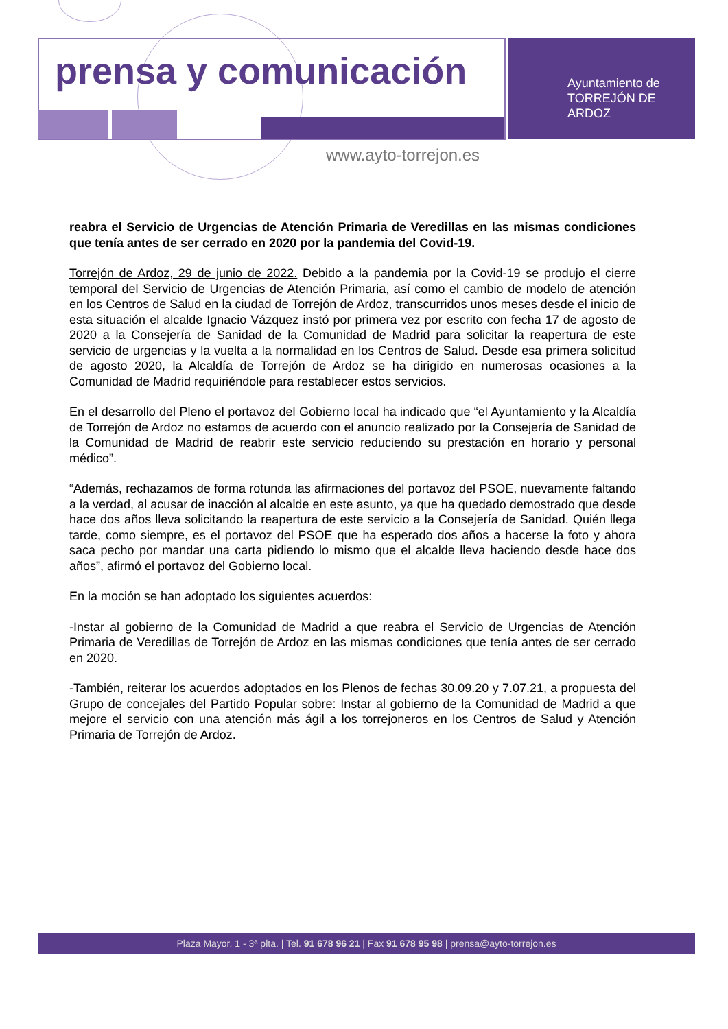prensa y comunicación
Ayuntamiento de
TORREJÓN DE ARDOZ
www.ayto-torrejon.es
reabra el Servicio de Urgencias de Atención Primaria de Veredillas en las mismas condiciones que tenía antes de ser cerrado en 2020 por la pandemia del Covid-19.
Torrejón de Ardoz, 29 de junio de 2022. Debido a la pandemia por la Covid-19 se produjo el cierre temporal del Servicio de Urgencias de Atención Primaria, así como el cambio de modelo de atención en los Centros de Salud en la ciudad de Torrejón de Ardoz, transcurridos unos meses desde el inicio de esta situación el alcalde Ignacio Vázquez instó por primera vez por escrito con fecha 17 de agosto de 2020 a la Consejería de Sanidad de la Comunidad de Madrid para solicitar la reapertura de este servicio de urgencias y la vuelta a la normalidad en los Centros de Salud. Desde esa primera solicitud de agosto 2020, la Alcaldía de Torrejón de Ardoz se ha dirigido en numerosas ocasiones a la Comunidad de Madrid requiriéndole para restablecer estos servicios.
En el desarrollo del Pleno el portavoz del Gobierno local ha indicado que “el Ayuntamiento y la Alcaldía de Torrejón de Ardoz no estamos de acuerdo con el anuncio realizado por la Consejería de Sanidad de la Comunidad de Madrid de reabrir este servicio reduciendo su prestación en horario y personal médico”.
“Además, rechazamos de forma rotunda las afirmaciones del portavoz del PSOE, nuevamente faltando a la verdad, al acusar de inacción al alcalde en este asunto, ya que ha quedado demostrado que desde hace dos años lleva solicitando la reapertura de este servicio a la Consejería de Sanidad. Quién llega tarde, como siempre, es el portavoz del PSOE que ha esperado dos años a hacerse la foto y ahora saca pecho por mandar una carta pidiendo lo mismo que el alcalde lleva haciendo desde hace dos años”, afirmó el portavoz del Gobierno local.
En la moción se han adoptado los siguientes acuerdos:
-Instar al gobierno de la Comunidad de Madrid a que reabra el Servicio de Urgencias de Atención Primaria de Veredillas de Torrejón de Ardoz en las mismas condiciones que tenía antes de ser cerrado en 2020.
-También, reiterar los acuerdos adoptados en los Plenos de fechas 30.09.20 y 7.07.21, a propuesta del Grupo de concejales del Partido Popular sobre: Instar al gobierno de la Comunidad de Madrid a que mejore el servicio con una atención más ágil a los torrejoneros en los Centros de Salud y Atención Primaria de Torrejón de Ardoz.
Plaza Mayor, 1 - 3ª plta. | Tel. 91 678 96 21 | Fax 91 678 95 98 | prensa@ayto-torrejon.es